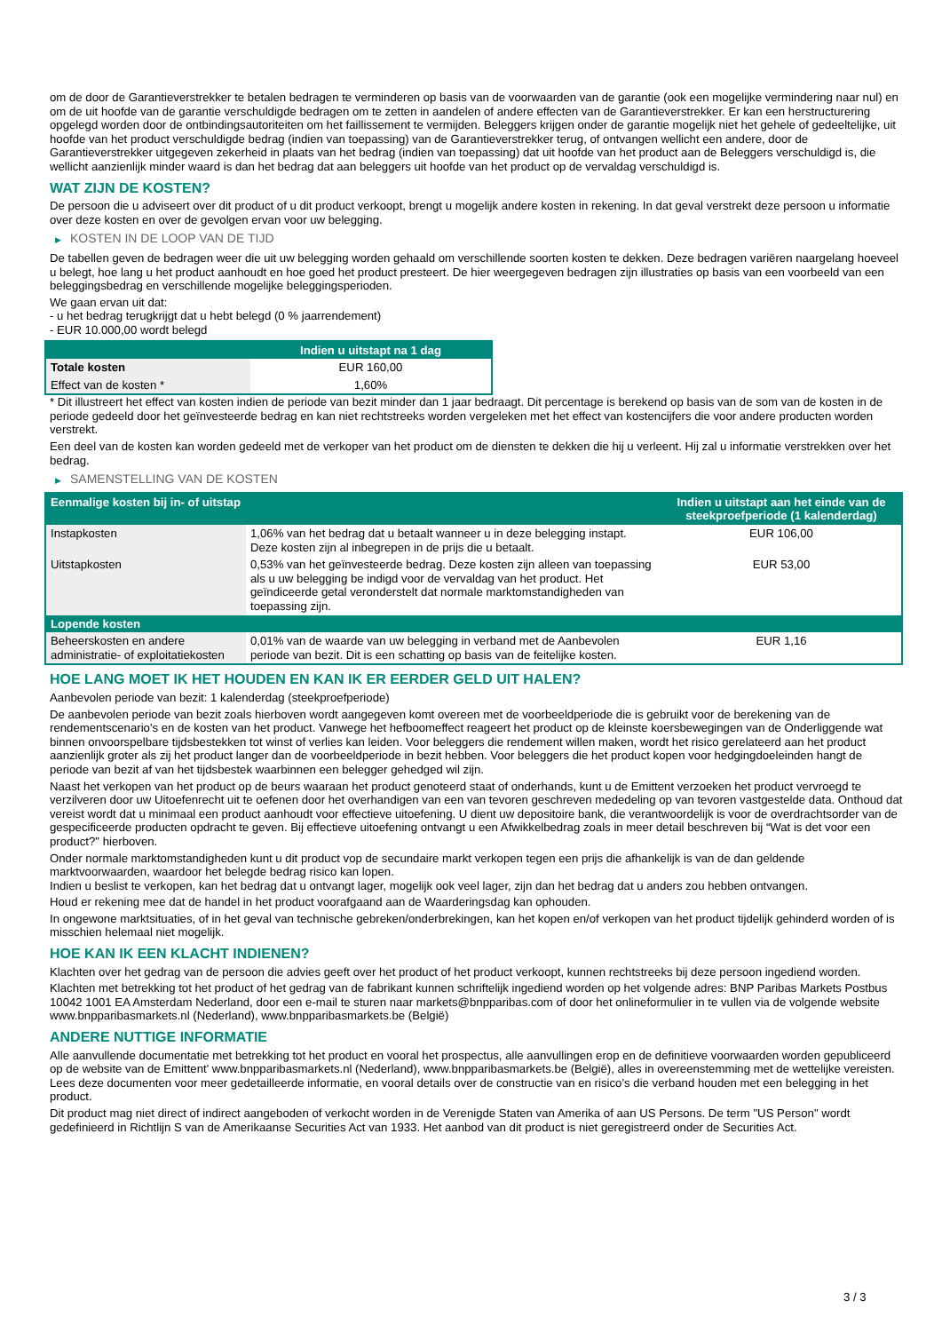om de door de Garantieverstrekker te betalen bedragen te verminderen op basis van de voorwaarden van de garantie (ook een mogelijke vermindering naar nul) en om de uit hoofde van de garantie verschuldigde bedragen om te zetten in aandelen of andere effecten van de Garantieverstrekker. Er kan een herstructurering opgelegd worden door de ontbindingsautoriteiten om het faillissement te vermijden. Beleggers krijgen onder de garantie mogelijk niet het gehele of gedeeltelijke, uit hoofde van het product verschuldigde bedrag (indien van toepassing) van de Garantieverstrekker terug, of ontvangen wellicht een andere, door de Garantieverstrekker uitgegeven zekerheid in plaats van het bedrag (indien van toepassing) dat uit hoofde van het product aan de Beleggers verschuldigd is, die wellicht aanzienlijk minder waard is dan het bedrag dat aan beleggers uit hoofde van het product op de vervaldag verschuldigd is.
WAT ZIJN DE KOSTEN?
De persoon die u adviseert over dit product of u dit product verkoopt, brengt u mogelijk andere kosten in rekening. In dat geval verstrekt deze persoon u informatie over deze kosten en over de gevolgen ervan voor uw belegging.
▶ KOSTEN IN DE LOOP VAN DE TIJD
De tabellen geven de bedragen weer die uit uw belegging worden gehaald om verschillende soorten kosten te dekken. Deze bedragen variëren naargelang hoeveel u belegt, hoe lang u het product aanhoudt en hoe goed het product presteert. De hier weergegeven bedragen zijn illustraties op basis van een voorbeeld van een beleggingsbedrag en verschillende mogelijke beleggingsperioden.
We gaan ervan uit dat:
- u het bedrag terugkrijgt dat u hebt belegd (0 % jaarrendement)
- EUR 10.000,00 wordt belegd
| | Indien u uitstapt na 1 dag |
| --- | --- |
| Totale kosten | EUR 160,00 |
| Effect van de kosten * | 1,60% |
* Dit illustreert het effect van kosten indien de periode van bezit minder dan 1 jaar bedraagt. Dit percentage is berekend op basis van de som van de kosten in de periode gedeeld door het geïnvesteerde bedrag en kan niet rechtstreeks worden vergeleken met het effect van kostencijfers die voor andere producten worden verstrekt.
Een deel van de kosten kan worden gedeeld met de verkoper van het product om de diensten te dekken die hij u verleent. Hij zal u informatie verstrekken over het bedrag.
▶ SAMENSTELLING VAN DE KOSTEN
| Eenmalige kosten bij in- of uitstap | | Indien u uitstapt aan het einde van de steekproefperiode (1 kalenderdag) |
| --- | --- | --- |
| Instapkosten | 1,06% van het bedrag dat u betaalt wanneer u in deze belegging instapt. Deze kosten zijn al inbegrepen in de prijs die u betaalt. | EUR 106,00 |
| Uitstapkosten | 0,53% van het geïnvesteerde bedrag. Deze kosten zijn alleen van toepassing als u uw belegging be indigd voor de vervaldag van het product. Het geïndiceerde getal veronderstelt dat normale marktomstandigheden van toepassing zijn. | EUR 53,00 |
| Lopende kosten | | |
| Beheerskosten en andere administratie- of exploitatiekosten | 0,01% van de waarde van uw belegging in verband met de Aanbevolen periode van bezit. Dit is een schatting op basis van de feitelijke kosten. | EUR 1,16 |
HOE LANG MOET IK HET HOUDEN EN KAN IK ER EERDER GELD UIT HALEN?
Aanbevolen periode van bezit: 1 kalenderdag (steekproefperiode)
De aanbevolen periode van bezit zoals hierboven wordt aangegeven komt overeen met de voorbeeldperiode die is gebruikt voor de berekening van de rendementscenario's en de kosten van het product. Vanwege het hefboomeffect reageert het product op de kleinste koersbewegingen van de Onderliggende wat binnen onvoorspelbare tijdsbestekken tot winst of verlies kan leiden. Voor beleggers die rendement willen maken, wordt het risico gerelateerd aan het product aanzienlijk groter als zij het product langer dan de voorbeeldperiode in bezit hebben. Voor beleggers die het product kopen voor hedgingdoeleinden hangt de periode van bezit af van het tijdsbestek waarbinnen een belegger gehedged wil zijn.
Naast het verkopen van het product op de beurs waaraan het product genoteerd staat of onderhands, kunt u de Emittent verzoeken het product vervroegd te verzilveren door uw Uitoefenrecht uit te oefenen door het overhandigen van een van tevoren geschreven mededeling op van tevoren vastgestelde data. Onthoud dat vereist wordt dat u minimaal een product aanhoudt voor effectieve uitoefening. U dient uw depositoire bank, die verantwoordelijk is voor de overdrachtsorder van de gespecificeerde producten opdracht te geven. Bij effectieve uitoefening ontvangt u een Afwikkelbedrag zoals in meer detail beschreven bij “Wat is det voor een product?" hierboven.
Onder normale marktomstandigheden kunt u dit product vop de secundaire markt verkopen tegen een prijs die afhankelijk is van de dan geldende marktvoorwaarden, waardoor het belegde bedrag risico kan lopen.
Indien u beslist te verkopen, kan het bedrag dat u ontvangt lager, mogelijk ook veel lager, zijn dan het bedrag dat u anders zou hebben ontvangen.
Houd er rekening mee dat de handel in het product voorafgaand aan de Waarderingsdag kan ophouden.
In ongewone marktsituaties, of in het geval van technische gebreken/onderbrekingen, kan het kopen en/of verkopen van het product tijdelijk gehinderd worden of is misschien helemaal niet mogelijk.
HOE KAN IK EEN KLACHT INDIENEN?
Klachten over het gedrag van de persoon die advies geeft over het product of het product verkoopt, kunnen rechtstreeks bij deze persoon ingediend worden.
Klachten met betrekking tot het product of het gedrag van de fabrikant kunnen schriftelijk ingediend worden op het volgende adres: BNP Paribas Markets Postbus 10042 1001 EA Amsterdam Nederland, door een e-mail te sturen naar markets@bnpparibas.com of door het onlineformulier in te vullen via de volgende website www.bnpparibasmarkets.nl (Nederland), www.bnpparibasmarkets.be (België)
ANDERE NUTTIGE INFORMATIE
Alle aanvullende documentatie met betrekking tot het product en vooral het prospectus, alle aanvullingen erop en de definitieve voorwaarden worden gepubliceerd op de website van de Emittent' www.bnpparibasmarkets.nl (Nederland), www.bnpparibasmarkets.be (België), alles in overeenstemming met de wettelijke vereisten. Lees deze documenten voor meer gedetailleerde informatie, en vooral details over de constructie van en risico’s die verband houden met een belegging in het product.
Dit product mag niet direct of indirect aangeboden of verkocht worden in de Verenigde Staten van Amerika of aan US Persons. De term "US Person" wordt gedefinieerd in Richtlijn S van de Amerikaanse Securities Act van 1933. Het aanbod van dit product is niet geregistreerd onder de Securities Act.
3 / 3